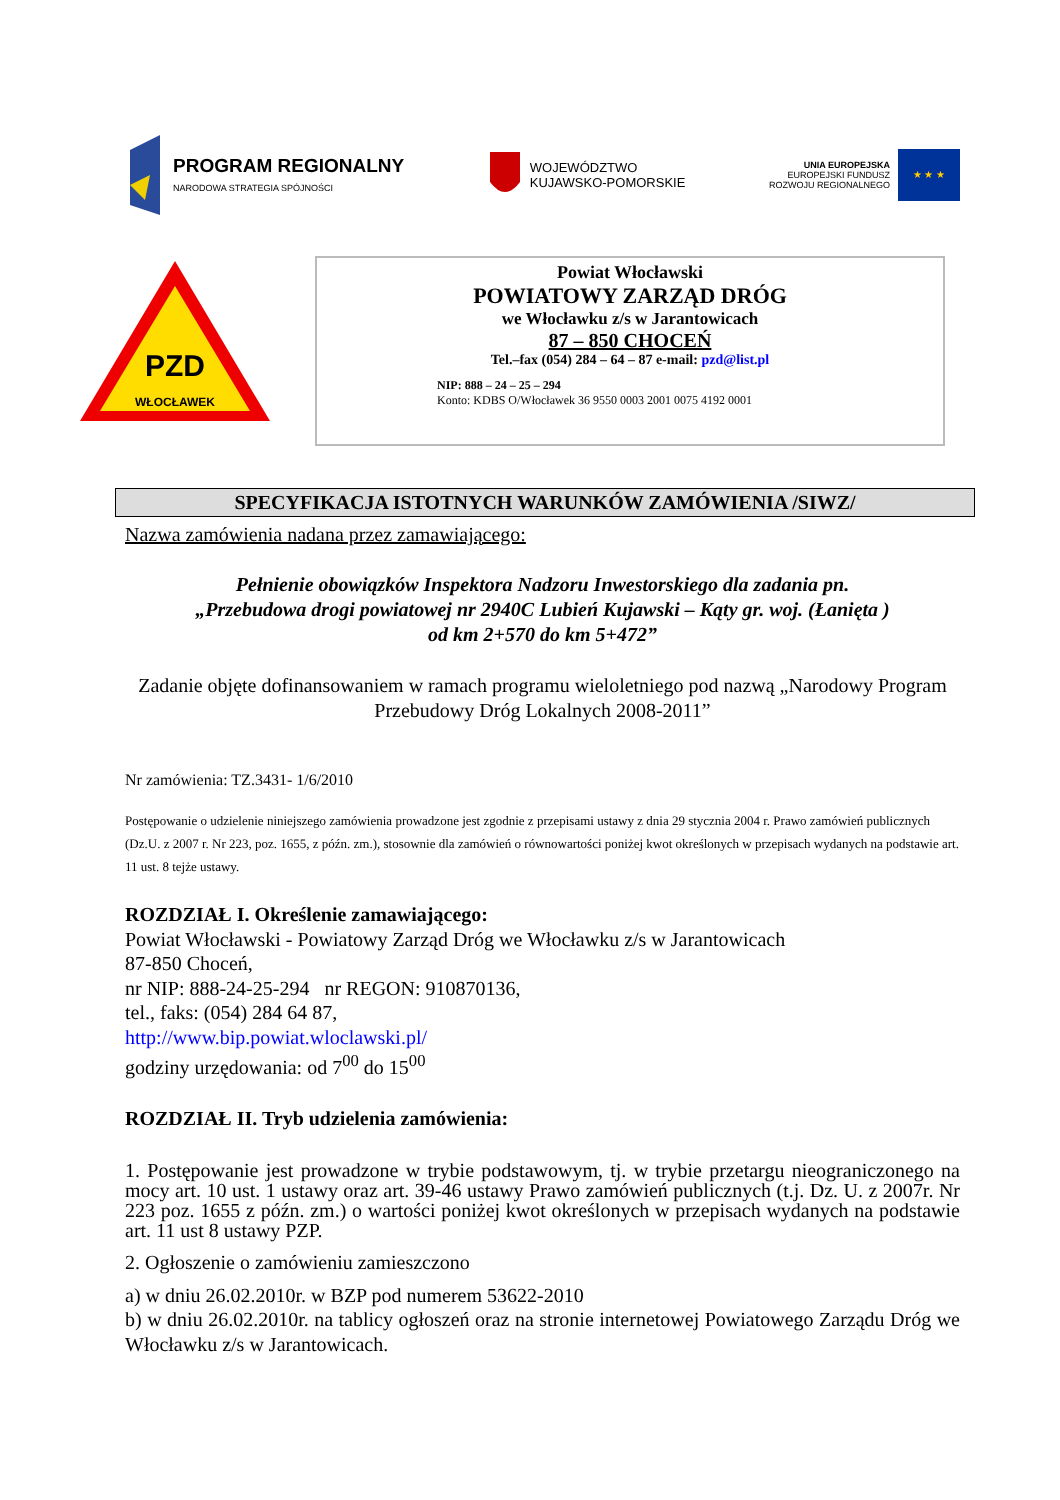PROGRAM REGIONALNY
NARODOWA STRATEGIA SPÓJNOŚCI
WOJEWÓDZTWO
KUJAWSKO-POMORSKIE
UNIA EUROPEJSKA
EUROPEJSKI FUNDUSZ
ROZWOJU REGIONALNEGO
★ ★ ★
PZD
WŁOCŁAWEK
Powiat Włocławski
POWIATOWY ZARZĄD DRÓG
we Włocławku z/s w Jarantowicach
87 – 850 CHOCEŃ
Tel.–fax (054) 284 – 64 – 87 e-mail: pzd@list.pl
NIP: 888 – 24 – 25 – 294
Konto: KDBS O/Włocławek 36 9550 0003 2001 0075 4192 0001
SPECYFIKACJA ISTOTNYCH WARUNKÓW ZAMÓWIENIA /SIWZ/
Nazwa zamówienia nadana przez zamawiającego:
Pełnienie obowiązków Inspektora Nadzoru Inwestorskiego dla zadania pn.
„Przebudowa drogi powiatowej nr 2940C Lubień Kujawski – Kąty gr. woj. (Łanięta )
od km 2+570 do km 5+472”
Zadanie objęte dofinansowaniem w ramach programu wieloletniego pod nazwą „Narodowy Program Przebudowy Dróg Lokalnych 2008-2011”
Nr zamówienia: TZ.3431- 1/6/2010
Postępowanie o udzielenie niniejszego zamówienia prowadzone jest zgodnie z przepisami ustawy z dnia 29 stycznia 2004 r. Prawo zamówień publicznych (Dz.U. z 2007 r. Nr 223, poz. 1655, z późn. zm.), stosownie dla zamówień o równowartości poniżej kwot określonych w przepisach wydanych na podstawie art. 11 ust. 8 tejże ustawy.
ROZDZIAŁ I. Określenie zamawiającego:
Powiat Włocławski - Powiatowy Zarząd Dróg we Włocławku z/s w Jarantowicach
87-850 Choceń,
nr NIP: 888-24-25-294 nr REGON: 910870136,
tel., faks: (054) 284 64 87,
http://www.bip.powiat.wloclawski.pl/
godziny urzędowania: od 7<sup>00</sup> do 15<sup>00</sup>
ROZDZIAŁ II. Tryb udzielenia zamówienia:
1. Postępowanie jest prowadzone w trybie podstawowym, tj. w trybie przetargu nieograniczonego na mocy art. 10 ust. 1 ustawy oraz art. 39-46 ustawy Prawo zamówień publicznych (t.j. Dz. U. z 2007r. Nr 223 poz. 1655 z późn. zm.) o wartości poniżej kwot określonych w przepisach wydanych na podstawie art. 11 ust 8 ustawy PZP.
2. Ogłoszenie o zamówieniu zamieszczono
a) w dniu 26.02.2010r. w BZP pod numerem 53622-2010
b) w dniu 26.02.2010r. na tablicy ogłoszeń oraz na stronie internetowej Powiatowego Zarządu Dróg we Włocławku z/s w Jarantowicach.